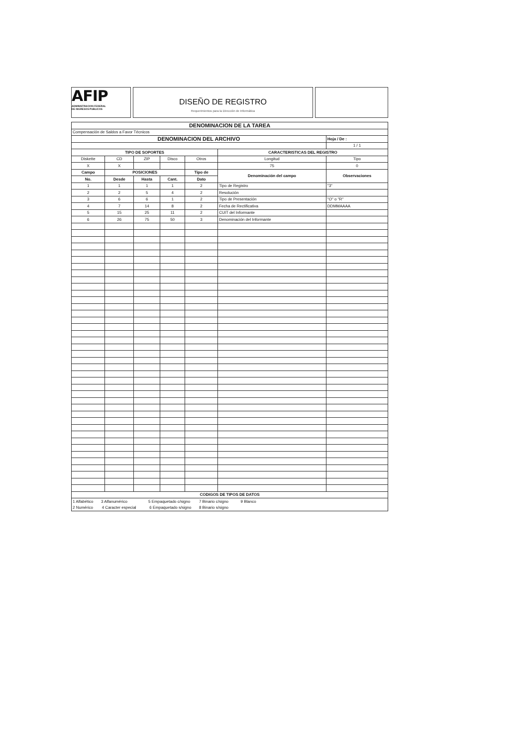AFIP
ADMINISTRACION FEDERAL
DE INGRESOS PUBLICOS
DISEÑO DE REGISTRO
Requerimientos para la Dirección de Informática
| DENOMINACION DE LA TAREA | | | | | | |
| --- | --- | --- | --- | --- | --- | --- |
| Compensación de Saldos a Favor Técnicos | | | | | | |
| DENOMINACION DEL ARCHIVO | | | | | | Hoja / De : |
| | | | | | | 1 / 1 |
| TIPO DE SOPORTES | | | | | CARACTERISTICAS DEL REGISTRO | |
| Diskette | CD | ZIP | Disco | Otros | Longitud | Tipo |
| X | X | | | | 75 | 0 |
| Campo | POSICIONES | | | Tipo de | Denominación del campo | Observaciones |
| No. | Desde | Hasta | Cant. | Dato | | |
| 1 | 1 | 1 | 1 | 2 | Tipo de Registro | "3" |
| 2 | 2 | 5 | 4 | 2 | Resolución | |
| 3 | 6 | 6 | 1 | 2 | Tipo de Presentación | "O" o "R" |
| 4 | 7 | 14 | 8 | 2 | Fecha de Rectificativa | DDMMAAAA |
| 5 | 15 | 25 | 11 | 2 | CUIT del Informante | |
| 6 | 26 | 75 | 50 | 3 | Denominación del Informante | |
| CODIGOS DE TIPOS DE DATOS | | | | | | |
| 1 Alfabético 3 Alfanumérico 5 Empaquetado c/signo 7 Binario c/signo 9 Blanco | | | | | | |
| 2 Numérico 4 Caracter especial 6 Empaquetado s/signo 8 Binario s/signo | | | | | | |